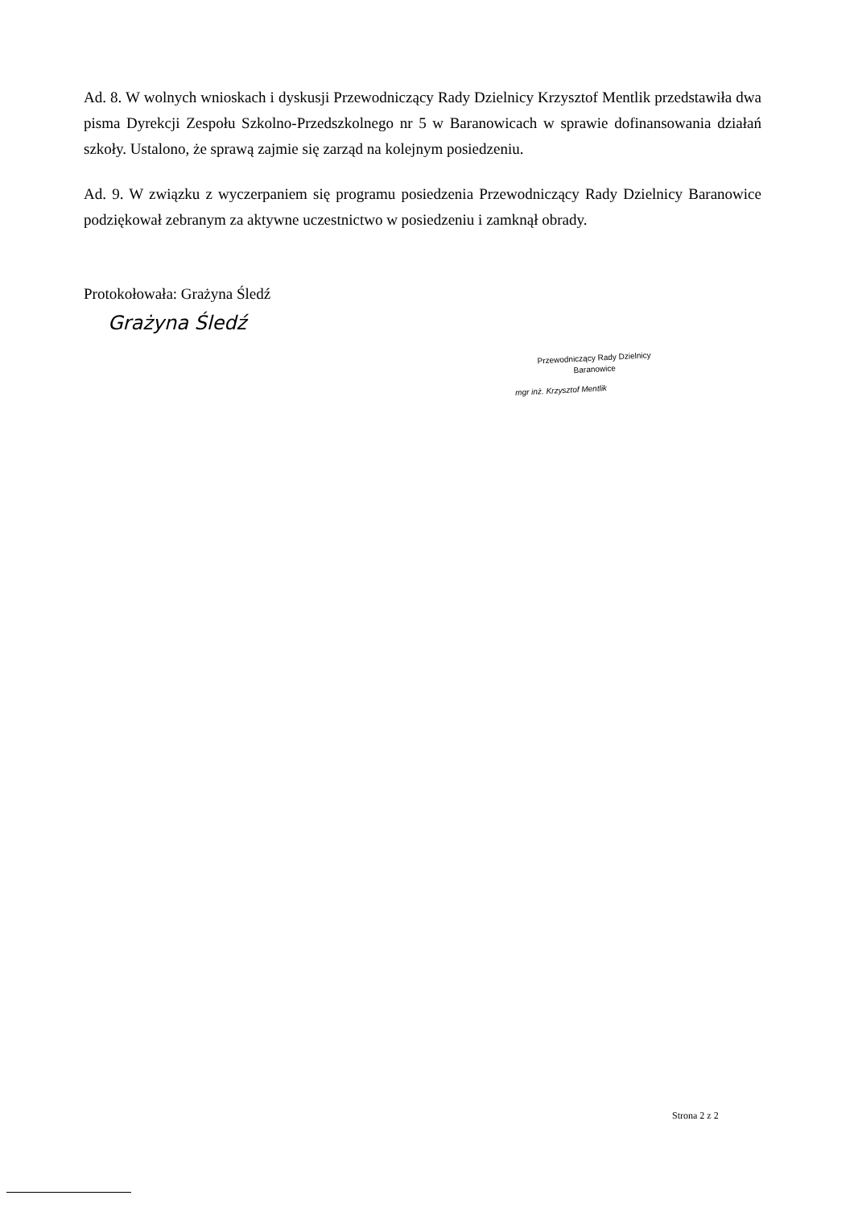Ad. 8. W wolnych wnioskach i dyskusji Przewodniczący Rady Dzielnicy Krzysztof Mentlik przedstawiła dwa pisma Dyrekcji Zespołu Szkolno-Przedszkolnego nr 5 w Baranowicach w sprawie dofinansowania działań szkoły. Ustalono, że sprawą zajmie się zarząd na kolejnym posiedzeniu.
Ad. 9. W związku z wyczerpaniem się programu posiedzenia Przewodniczący Rady Dzielnicy Baranowice podziękował zebranym za aktywne uczestnictwo w posiedzeniu i zamknął obrady.
Protokołowała: Grażyna Śledź
Grażyna Śledź
Przewodniczący Rady Dzielnicy
Baranowice
mgr inż. Krzysztof Mentlik
Strona 2 z 2